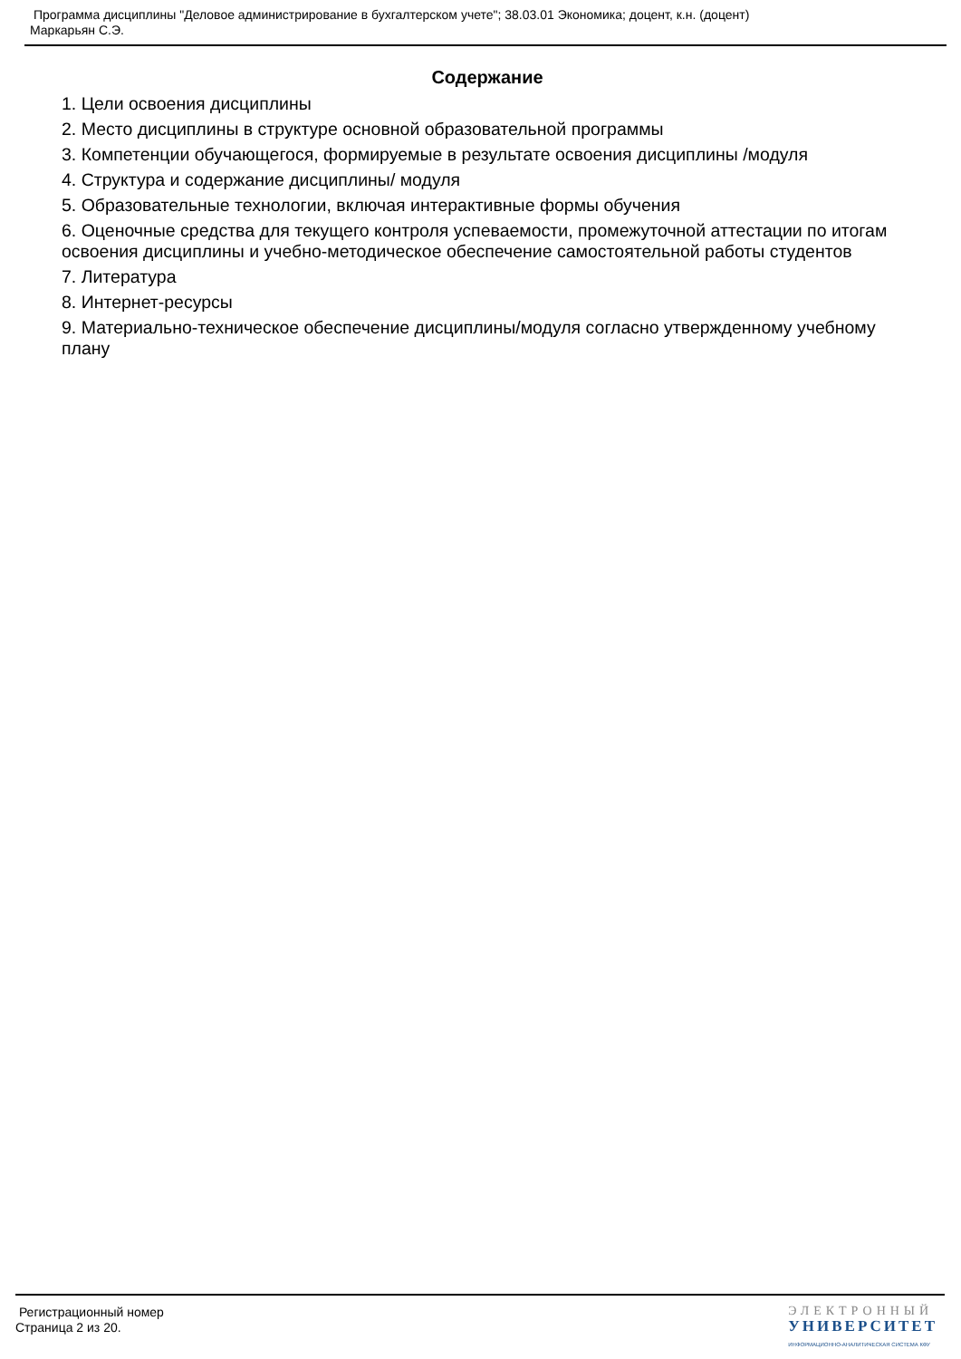Программа дисциплины "Деловое администрирование в бухгалтерском учете"; 38.03.01 Экономика; доцент, к.н. (доцент)
Маркарьян С.Э.
Содержание
1. Цели освоения дисциплины
2. Место дисциплины в структуре основной образовательной программы
3. Компетенции обучающегося, формируемые в результате освоения дисциплины /модуля
4. Структура и содержание дисциплины/ модуля
5. Образовательные технологии, включая интерактивные формы обучения
6. Оценочные средства для текущего контроля успеваемости, промежуточной аттестации по итогам освоения дисциплины и учебно-методическое обеспечение самостоятельной работы студентов
7. Литература
8. Интернет-ресурсы
9. Материально-техническое обеспечение дисциплины/модуля согласно утвержденному учебному плану
Регистрационный номер
Страница 2 из 20.
ЭЛЕКТРОННЫЙ
УНИВЕРСИТЕТ
ИНФОРМАЦИОННО-АНАЛИТИЧЕСКАЯ СИСТЕМА КФУ